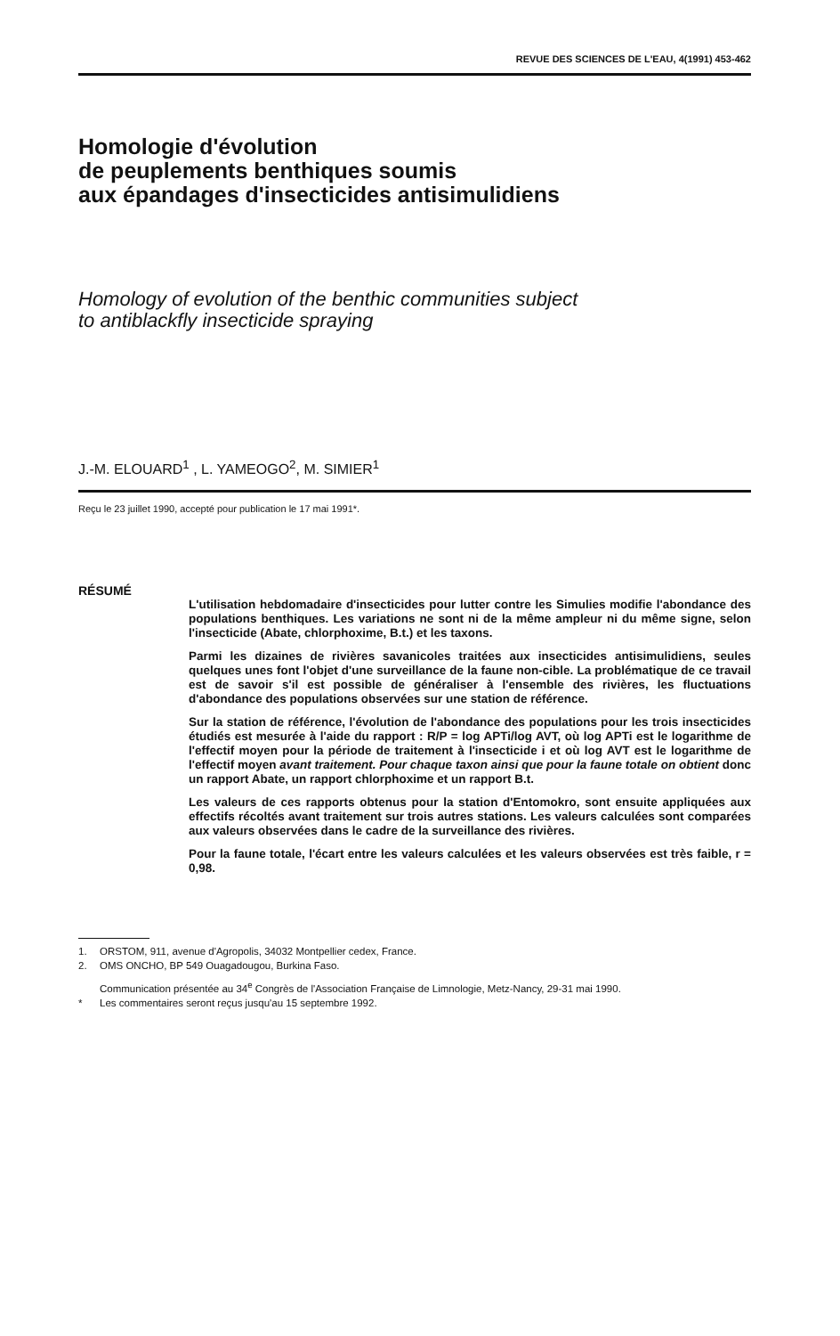REVUE DES SCIENCES DE L'EAU, 4(1991) 453-462
Homologie d'évolution
de peuplements benthiques soumis
aux épandages d'insecticides antisimulidiens
Homology of evolution of the benthic communities subject
to antiblackfly insecticide spraying
J.-M. ELOUARD<sup>1</sup> , L. YAMEOGO<sup>2</sup>, M. SIMIER<sup>1</sup>
Reçu le 23 juillet 1990, accepté pour publication le 17 mai 1991*.
RÉSUMÉ
L'utilisation hebdomadaire d'insecticides pour lutter contre les Simulies modifie l'abondance des populations benthiques. Les variations ne sont ni de la même ampleur ni du même signe, selon l'insecticide (Abate, chlorphoxime, B.t.) et les taxons.
Parmi les dizaines de rivières savanicoles traitées aux insecticides antisimulidiens, seules quelques unes font l'objet d'une surveillance de la faune non-cible. La problématique de ce travail est de savoir s'il est possible de généraliser à l'ensemble des rivières, les fluctuations d'abondance des populations observées sur une station de référence.
Sur la station de référence, l'évolution de l'abondance des populations pour les trois insecticides étudiés est mesurée à l'aide du rapport : R/P = log APTi/log AVT, où log APTi est le logarithme de l'effectif moyen pour la période de traitement à l'insecticide i et où log AVT est le logarithme de l'effectif moyen avant traitement. Pour chaque taxon ainsi que pour la faune totale on obtient donc un rapport Abate, un rapport chlorphoxime et un rapport B.t.
Les valeurs de ces rapports obtenus pour la station d'Entomokro, sont ensuite appliquées aux effectifs récoltés avant traitement sur trois autres stations. Les valeurs calculées sont comparées aux valeurs observées dans le cadre de la surveillance des rivières.
Pour la faune totale, l'écart entre les valeurs calculées et les valeurs observées est très faible, r = 0,98.
1. ORSTOM, 911, avenue d'Agropolis, 34032 Montpellier cedex, France.
2. OMS ONCHO, BP 549 Ouagadougou, Burkina Faso.
Communication présentée au 34<sup>e</sup> Congrès de l'Association Française de Limnologie, Metz-Nancy, 29-31 mai 1990.
* Les commentaires seront reçus jusqu'au 15 septembre 1992.